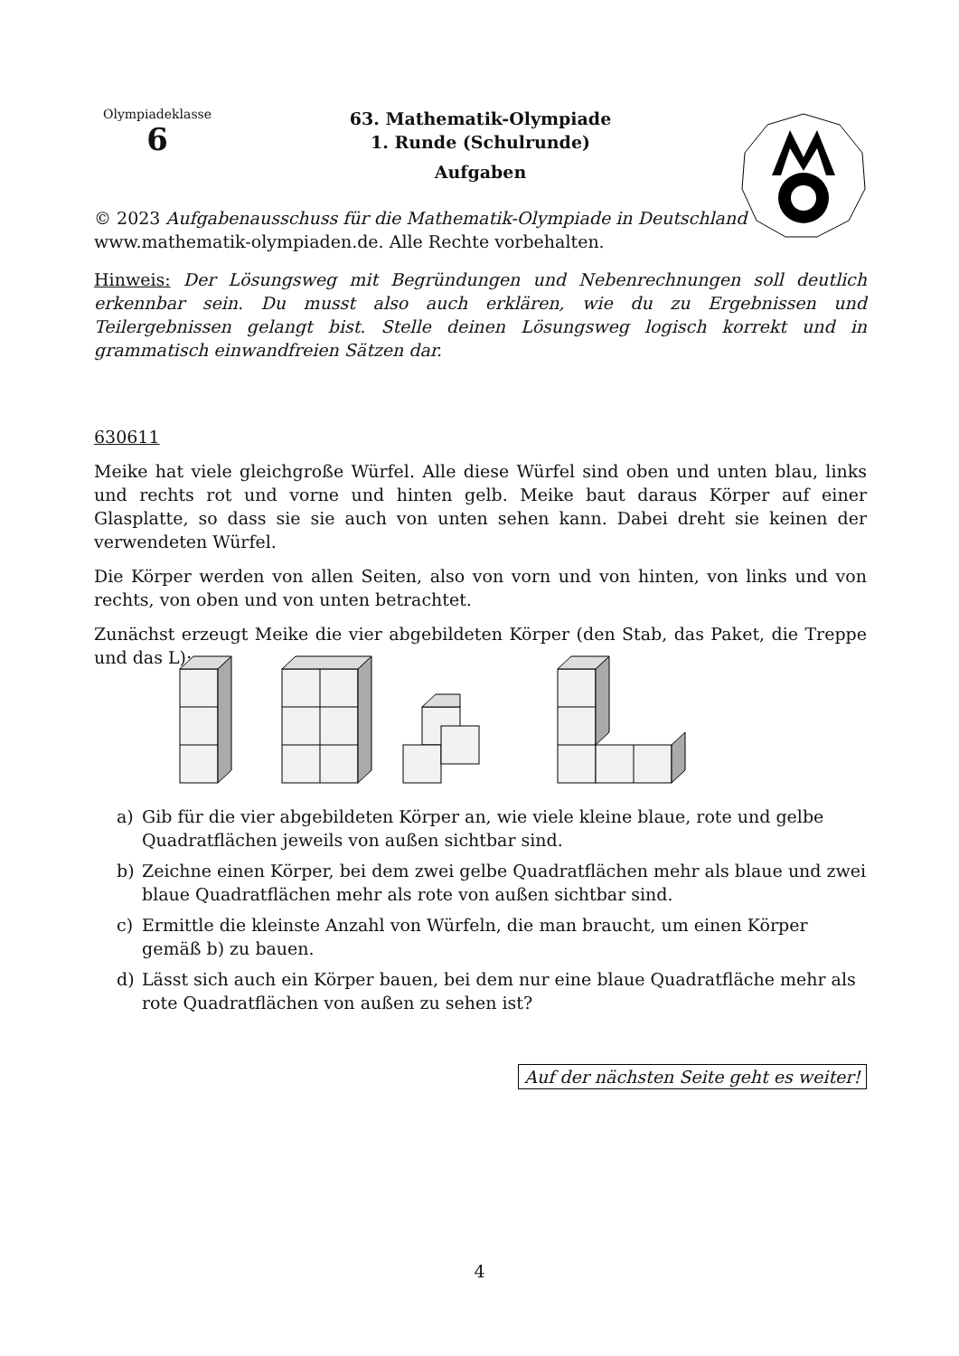Olympiadeklasse
6
63. Mathematik-Olympiade
1. Runde (Schulrunde)
Aufgaben
© 2023 Aufgabenausschuss für die Mathematik-Olympiade in Deutschland
www.mathematik-olympiaden.de. Alle Rechte vorbehalten.
Hinweis: Der Lösungsweg mit Begründungen und Nebenrechnungen soll deutlich erkennbar sein. Du musst also auch erklären, wie du zu Ergebnissen und Teilergebnissen gelangt bist. Stelle deinen Lösungsweg logisch korrekt und in grammatisch einwandfreien Sätzen dar.
630611
Meike hat viele gleichgroße Würfel. Alle diese Würfel sind oben und unten blau, links und rechts rot und vorne und hinten gelb. Meike baut daraus Körper auf einer Glasplatte, so dass sie sie auch von unten sehen kann. Dabei dreht sie keinen der verwendeten Würfel.
Die Körper werden von allen Seiten, also von vorn und von hinten, von links und von rechts, von oben und von unten betrachtet.
Zunächst erzeugt Meike die vier abgebildeten Körper (den Stab, das Paket, die Treppe und das L):
a) Gib für die vier abgebildeten Körper an, wie viele kleine blaue, rote und gelbe Quadratflächen jeweils von außen sichtbar sind.
b) Zeichne einen Körper, bei dem zwei gelbe Quadratflächen mehr als blaue und zwei blaue Quadratflächen mehr als rote von außen sichtbar sind.
c) Ermittle die kleinste Anzahl von Würfeln, die man braucht, um einen Körper gemäß b) zu bauen.
d) Lässt sich auch ein Körper bauen, bei dem nur eine blaue Quadratfläche mehr als rote Quadratflächen von außen zu sehen ist?
Auf der nächsten Seite geht es weiter!
4